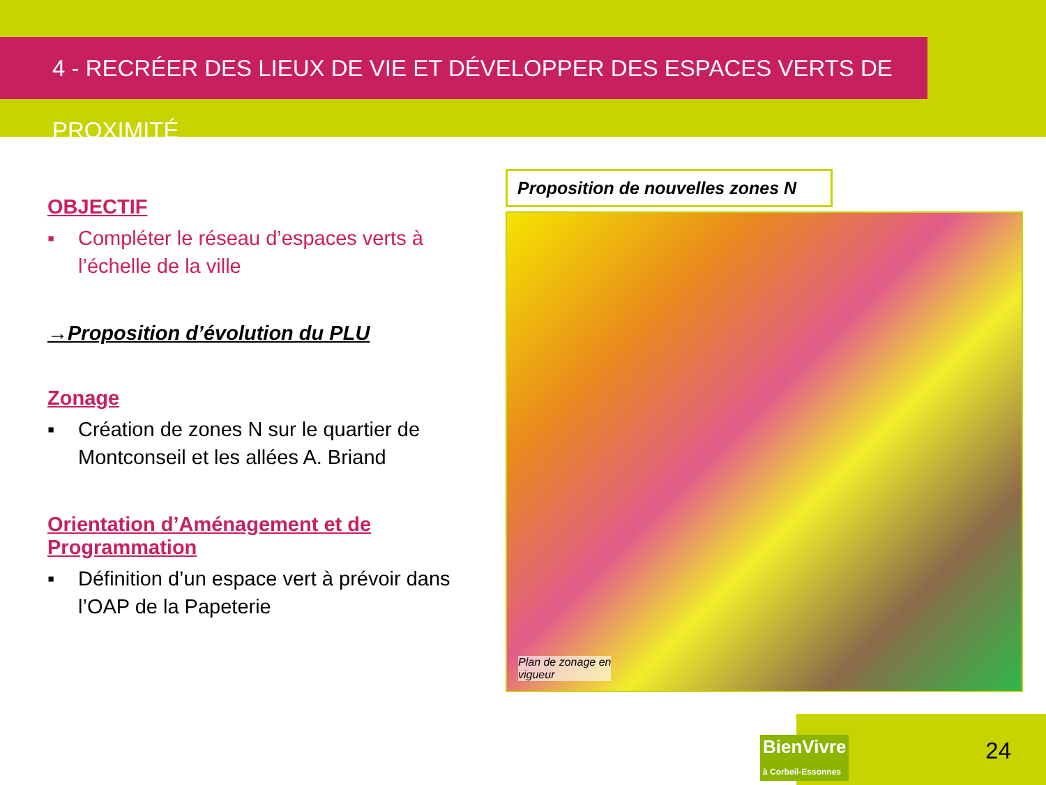4 - RECRÉER DES LIEUX DE VIE ET DÉVELOPPER DES ESPACES VERTS DE PROXIMITÉ
OBJECTIF
▪ Compléter le réseau d’espaces verts à l’échelle de la ville
→Proposition d’évolution du PLU
Zonage
▪ Création de zones N sur le quartier de Montconseil et les allées A. Briand
Orientation d’Aménagement et de Programmation
▪ Définition d’un espace vert à prévoir dans l’OAP de la Papeterie
Proposition de nouvelles zones N
Plan de zonage en
vigueur
BienVivre
à Corbeil-Essonnes
24